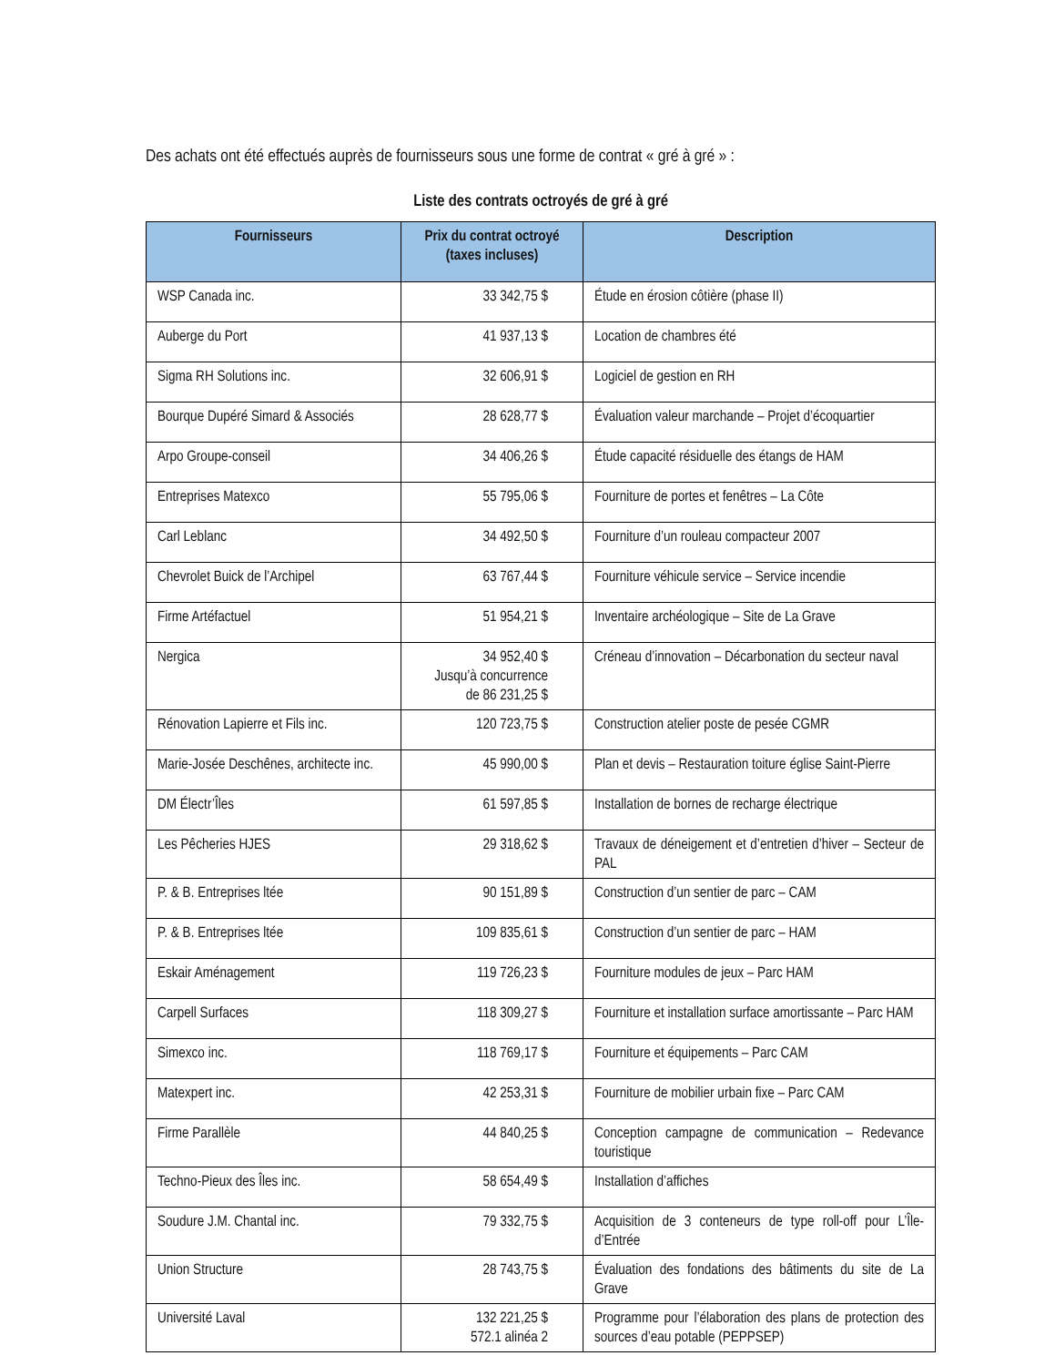Des achats ont été effectués auprès de fournisseurs sous une forme de contrat « gré à gré » :
Liste des contrats octroyés de gré à gré
| Fournisseurs | Prix du contrat octroyé (taxes incluses) | Description |
| --- | --- | --- |
| WSP Canada inc. | 33 342,75 $ | Étude en érosion côtière (phase II) |
| Auberge du Port | 41 937,13 $ | Location de chambres été |
| Sigma RH Solutions inc. | 32 606,91 $ | Logiciel de gestion en RH |
| Bourque Dupéré Simard & Associés | 28 628,77 $ | Évaluation valeur marchande – Projet d’écoquartier |
| Arpo Groupe-conseil | 34 406,26 $ | Étude capacité résiduelle des étangs de HAM |
| Entreprises Matexco | 55 795,06 $ | Fourniture de portes et fenêtres – La Côte |
| Carl Leblanc | 34 492,50 $ | Fourniture d’un rouleau compacteur 2007 |
| Chevrolet Buick de l’Archipel | 63 767,44 $ | Fourniture véhicule service – Service incendie |
| Firme Artéfactuel | 51 954,21 $ | Inventaire archéologique – Site de La Grave |
| Nergica | 34 952,40 $ Jusqu’à concurrence de 86 231,25 $ | Créneau d’innovation – Décarbonation du secteur naval |
| Rénovation Lapierre et Fils inc. | 120 723,75 $ | Construction atelier poste de pesée CGMR |
| Marie-Josée Deschênes, architecte inc. | 45 990,00 $ | Plan et devis – Restauration toiture église Saint-Pierre |
| DM Électr’Îles | 61 597,85 $ | Installation de bornes de recharge électrique |
| Les Pêcheries HJES | 29 318,62 $ | Travaux de déneigement et d’entretien d’hiver – Secteur de PAL |
| P. & B. Entreprises ltée | 90 151,89 $ | Construction d’un sentier de parc – CAM |
| P. & B. Entreprises ltée | 109 835,61 $ | Construction d’un sentier de parc – HAM |
| Eskair Aménagement | 119 726,23 $ | Fourniture modules de jeux – Parc HAM |
| Carpell Surfaces | 118 309,27 $ | Fourniture et installation surface amortissante – Parc HAM |
| Simexco inc. | 118 769,17 $ | Fourniture et équipements – Parc CAM |
| Matexpert inc. | 42 253,31 $ | Fourniture de mobilier urbain fixe – Parc CAM |
| Firme Parallèle | 44 840,25 $ | Conception campagne de communication – Redevance touristique |
| Techno-Pieux des Îles inc. | 58 654,49 $ | Installation d’affiches |
| Soudure J.M. Chantal inc. | 79 332,75 $ | Acquisition de 3 conteneurs de type roll-off pour L’Île-d’Entrée |
| Union Structure | 28 743,75 $ | Évaluation des fondations des bâtiments du site de La Grave |
| Université Laval | 132 221,25 $ 572.1 alinéa 2 | Programme pour l’élaboration des plans de protection des sources d’eau potable (PEPPSEP) |